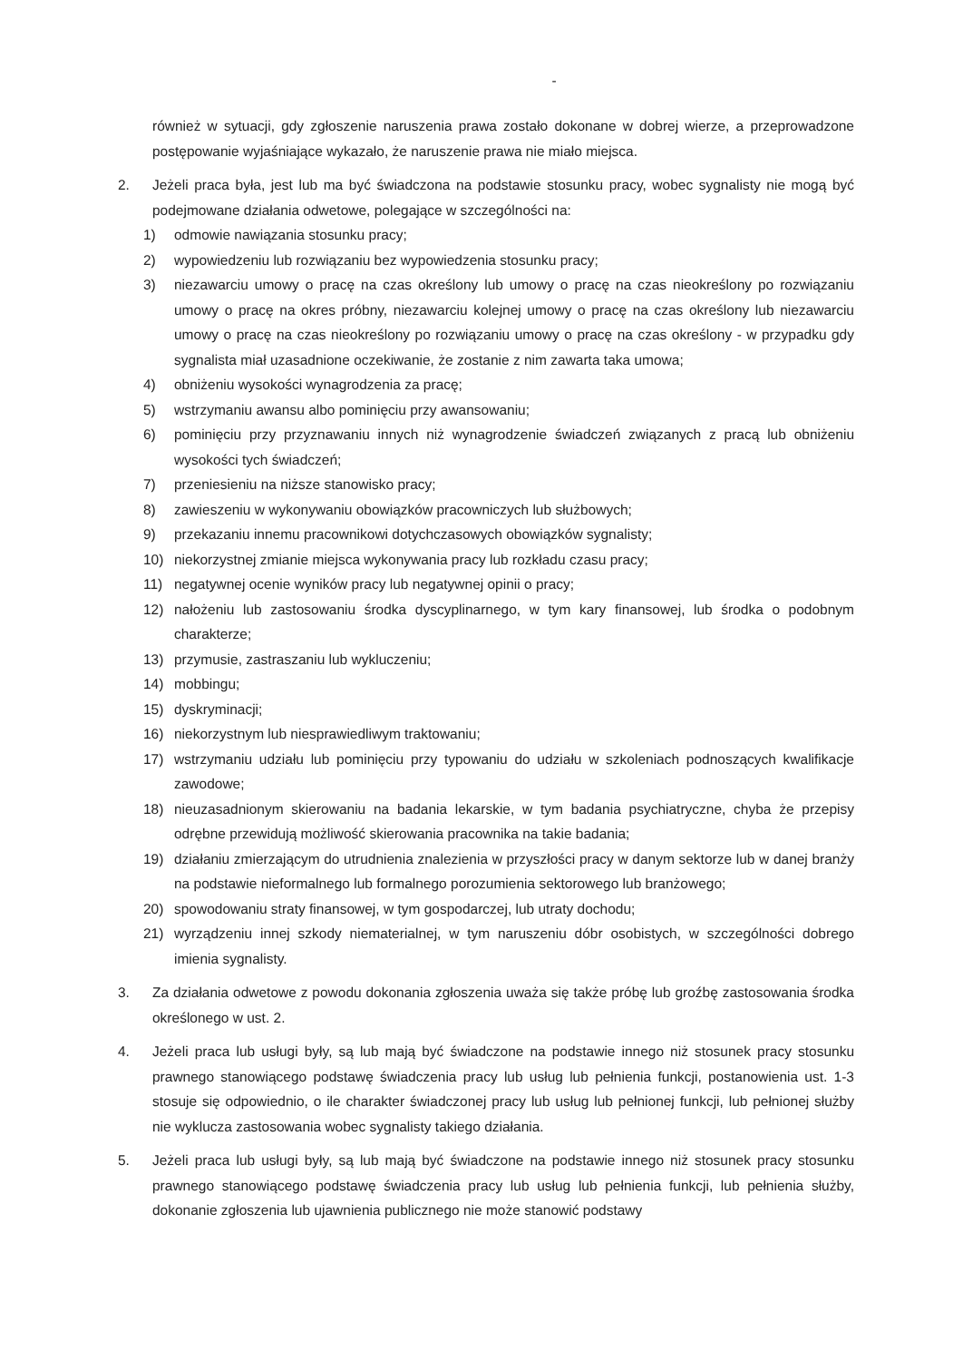-
również w sytuacji, gdy zgłoszenie naruszenia prawa zostało dokonane w dobrej wierze, a przeprowadzone postępowanie wyjaśniające wykazało, że naruszenie prawa nie miało miejsca.
2. Jeżeli praca była, jest lub ma być świadczona na podstawie stosunku pracy, wobec sygnalisty nie mogą być podejmowane działania odwetowe, polegające w szczególności na:
1) odmowie nawiązania stosunku pracy;
2) wypowiedzeniu lub rozwiązaniu bez wypowiedzenia stosunku pracy;
3) niezawarciu umowy o pracę na czas określony lub umowy o pracę na czas nieokreślony po rozwiązaniu umowy o pracę na okres próbny, niezawarciu kolejnej umowy o pracę na czas określony lub niezawarciu umowy o pracę na czas nieokreślony po rozwiązaniu umowy o pracę na czas określony - w przypadku gdy sygnalista miał uzasadnione oczekiwanie, że zostanie z nim zawarta taka umowa;
4) obniżeniu wysokości wynagrodzenia za pracę;
5) wstrzymaniu awansu albo pominięciu przy awansowaniu;
6) pominięciu przy przyznawaniu innych niż wynagrodzenie świadczeń związanych z pracą lub obniżeniu wysokości tych świadczeń;
7) przeniesieniu na niższe stanowisko pracy;
8) zawieszeniu w wykonywaniu obowiązków pracowniczych lub służbowych;
9) przekazaniu innemu pracownikowi dotychczasowych obowiązków sygnalisty;
10) niekorzystnej zmianie miejsca wykonywania pracy lub rozkładu czasu pracy;
11) negatywnej ocenie wyników pracy lub negatywnej opinii o pracy;
12) nałożeniu lub zastosowaniu środka dyscyplinarnego, w tym kary finansowej, lub środka o podobnym charakterze;
13) przymusie, zastraszaniu lub wykluczeniu;
14) mobbingu;
15) dyskryminacji;
16) niekorzystnym lub niesprawiedliwym traktowaniu;
17) wstrzymaniu udziału lub pominięciu przy typowaniu do udziału w szkoleniach podnoszących kwalifikacje zawodowe;
18) nieuzasadnionym skierowaniu na badania lekarskie, w tym badania psychiatryczne, chyba że przepisy odrębne przewidują możliwość skierowania pracownika na takie badania;
19) działaniu zmierzającym do utrudnienia znalezienia w przyszłości pracy w danym sektorze lub w danej branży na podstawie nieformalnego lub formalnego porozumienia sektorowego lub branżowego;
20) spowodowaniu straty finansowej, w tym gospodarczej, lub utraty dochodu;
21) wyrządzeniu innej szkody niematerialnej, w tym naruszeniu dóbr osobistych, w szczególności dobrego imienia sygnalisty.
3. Za działania odwetowe z powodu dokonania zgłoszenia uważa się także próbę lub groźbę zastosowania środka określonego w ust. 2.
4. Jeżeli praca lub usługi były, są lub mają być świadczone na podstawie innego niż stosunek pracy stosunku prawnego stanowiącego podstawę świadczenia pracy lub usług lub pełnienia funkcji, postanowienia ust. 1-3 stosuje się odpowiednio, o ile charakter świadczonej pracy lub usług lub pełnionej funkcji, lub pełnionej służby nie wyklucza zastosowania wobec sygnalisty takiego działania.
5. Jeżeli praca lub usługi były, są lub mają być świadczone na podstawie innego niż stosunek pracy stosunku prawnego stanowiącego podstawę świadczenia pracy lub usług lub pełnienia funkcji, lub pełnienia służby, dokonanie zgłoszenia lub ujawnienia publicznego nie może stanowić podstawy